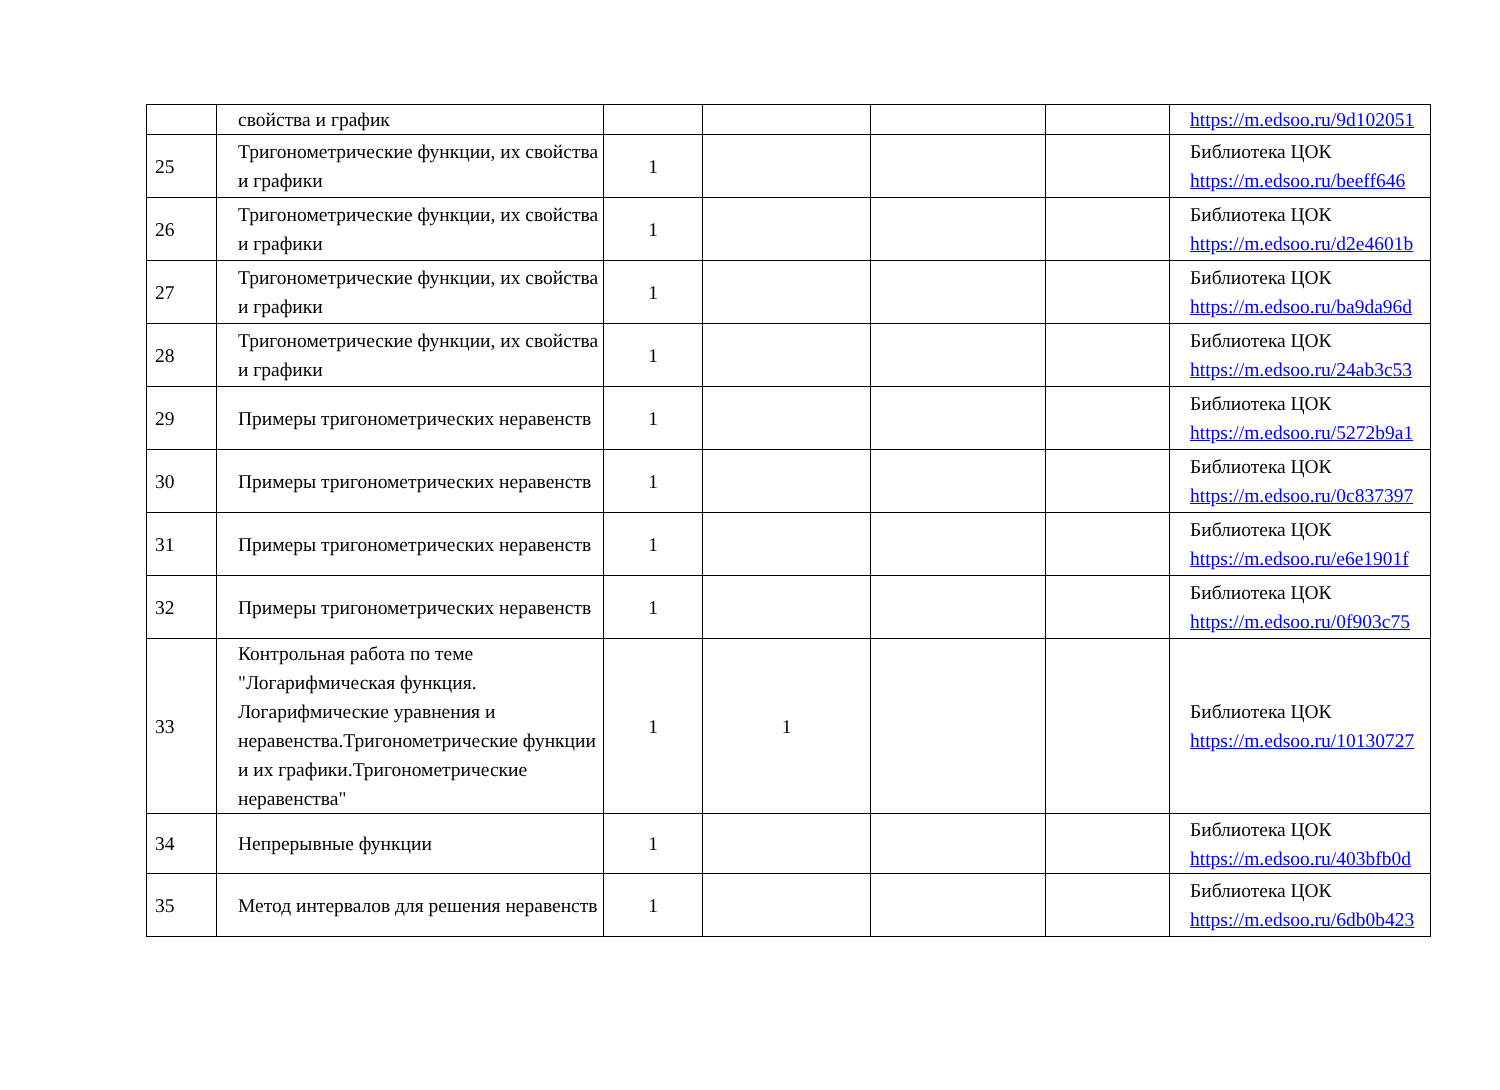| | свойства и график | | | | | https://m.edsoo.ru/9d102051 |
| 25 | Тригонометрические функции, их свойства и графики | 1 | | | | Библиотека ЦОК https://m.edsoo.ru/beeff646 |
| 26 | Тригонометрические функции, их свойства и графики | 1 | | | | Библиотека ЦОК https://m.edsoo.ru/d2e4601b |
| 27 | Тригонометрические функции, их свойства и графики | 1 | | | | Библиотека ЦОК https://m.edsoo.ru/ba9da96d |
| 28 | Тригонометрические функции, их свойства и графики | 1 | | | | Библиотека ЦОК https://m.edsoo.ru/24ab3c53 |
| 29 | Примеры тригонометрических неравенств | 1 | | | | Библиотека ЦОК https://m.edsoo.ru/5272b9a1 |
| 30 | Примеры тригонометрических неравенств | 1 | | | | Библиотека ЦОК https://m.edsoo.ru/0c837397 |
| 31 | Примеры тригонометрических неравенств | 1 | | | | Библиотека ЦОК https://m.edsoo.ru/e6e1901f |
| 32 | Примеры тригонометрических неравенств | 1 | | | | Библиотека ЦОК https://m.edsoo.ru/0f903c75 |
| 33 | Контрольная работа по теме "Логарифмическая функция. Логарифмические уравнения и неравенства.Тригонометрические функции и их графики.Тригонометрические неравенства" | 1 | 1 | | | Библиотека ЦОК https://m.edsoo.ru/10130727 |
| 34 | Непрерывные функции | 1 | | | | Библиотека ЦОК https://m.edsoo.ru/403bfb0d |
| 35 | Метод интервалов для решения неравенств | 1 | | | | Библиотека ЦОК https://m.edsoo.ru/6db0b423 |